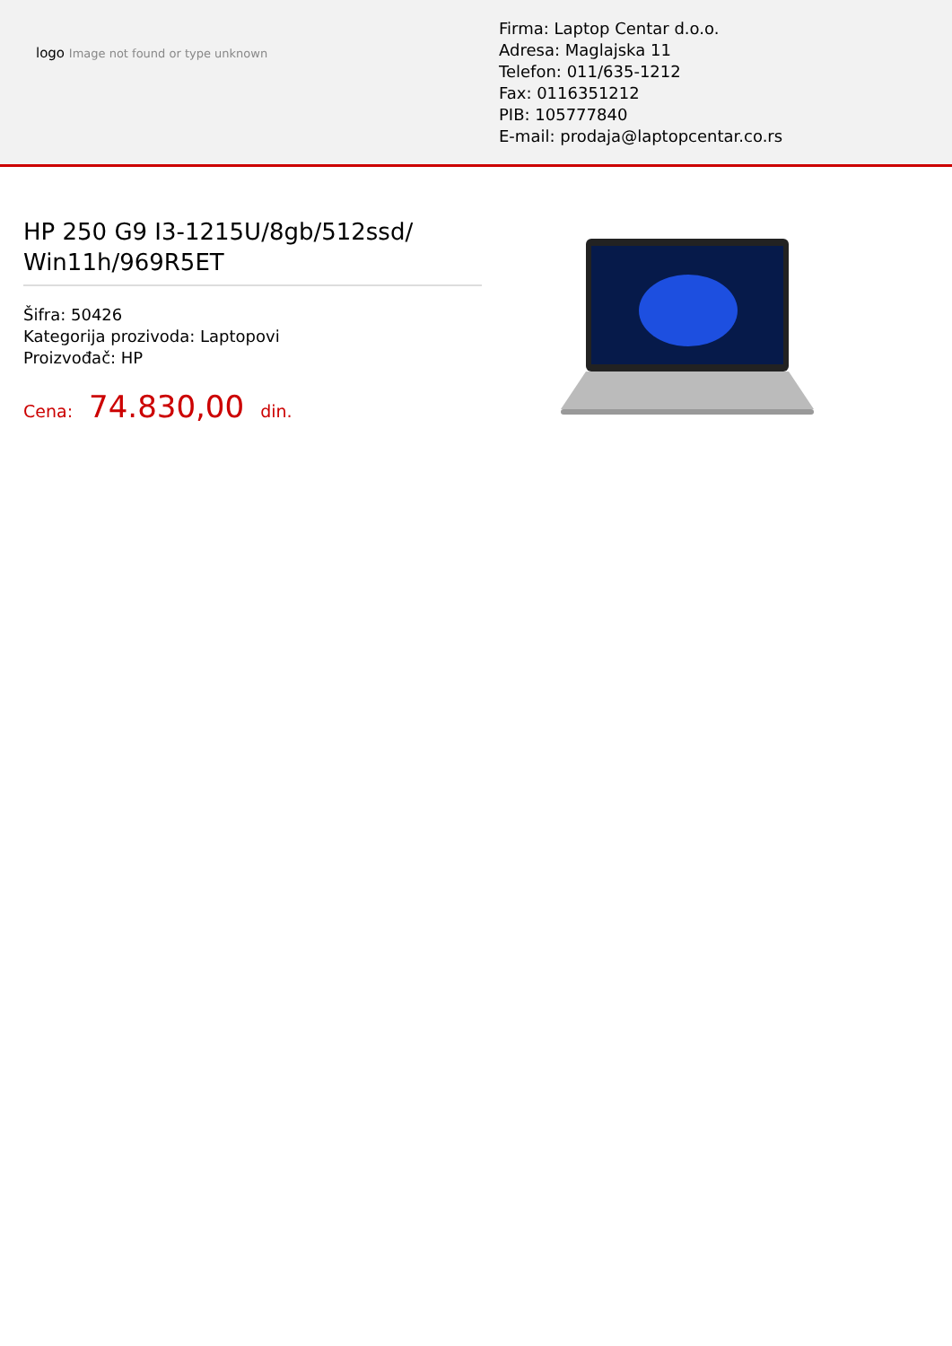logo Image not found or type unknown
Firma: Laptop Centar d.o.o.
Adresa: Maglajska 11
Telefon: 011/635-1212
Fax: 0116351212
PIB: 105777840
E-mail: prodaja@laptopcentar.co.rs
HP 250 G9 I3-1215U/8gb/512ssd/ Win11h/969R5ET
Šifra: 50426
Kategorija prozivoda: Laptopovi
Proizvođač: HP
Cena: 74.830,00 din.